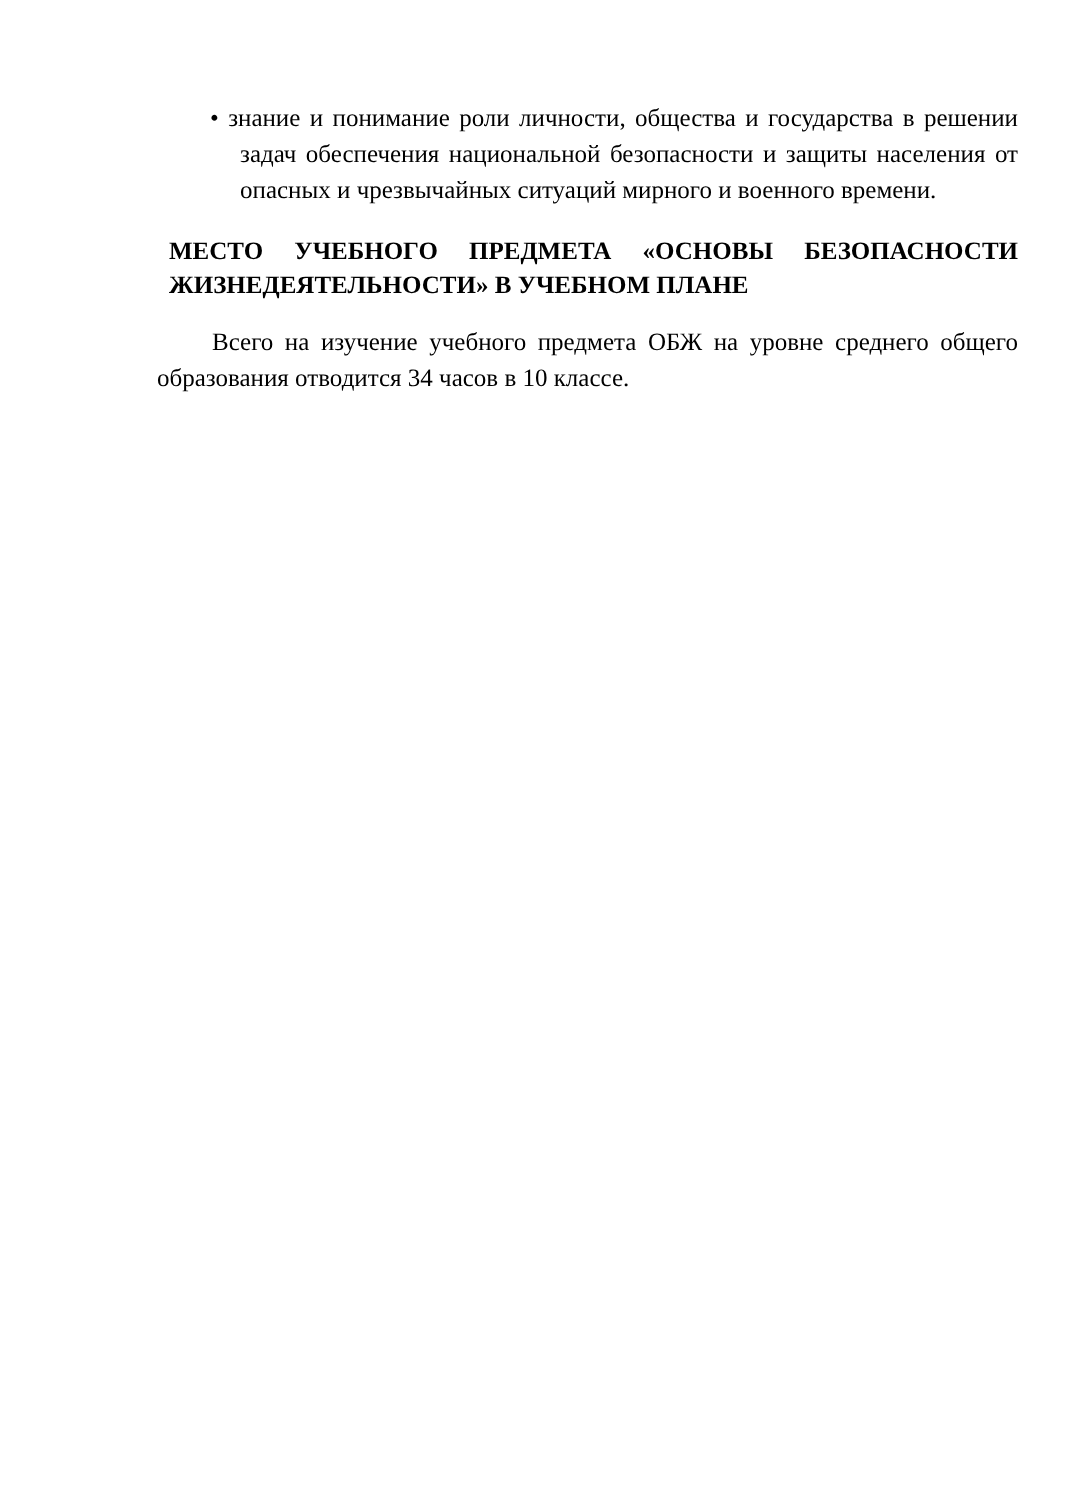• знание и понимание роли личности, общества и государства в решении задач обеспечения национальной безопасности и защиты населения от опасных и чрезвычайных ситуаций мирного и военного времени.
МЕСТО УЧЕБНОГО ПРЕДМЕТА «ОСНОВЫ БЕЗОПАСНОСТИ ЖИЗНЕДЕЯТЕЛЬНОСТИ» В УЧЕБНОМ ПЛАНЕ
Всего на изучение учебного предмета ОБЖ на уровне среднего общего образования отводится 34 часов в 10 классе.